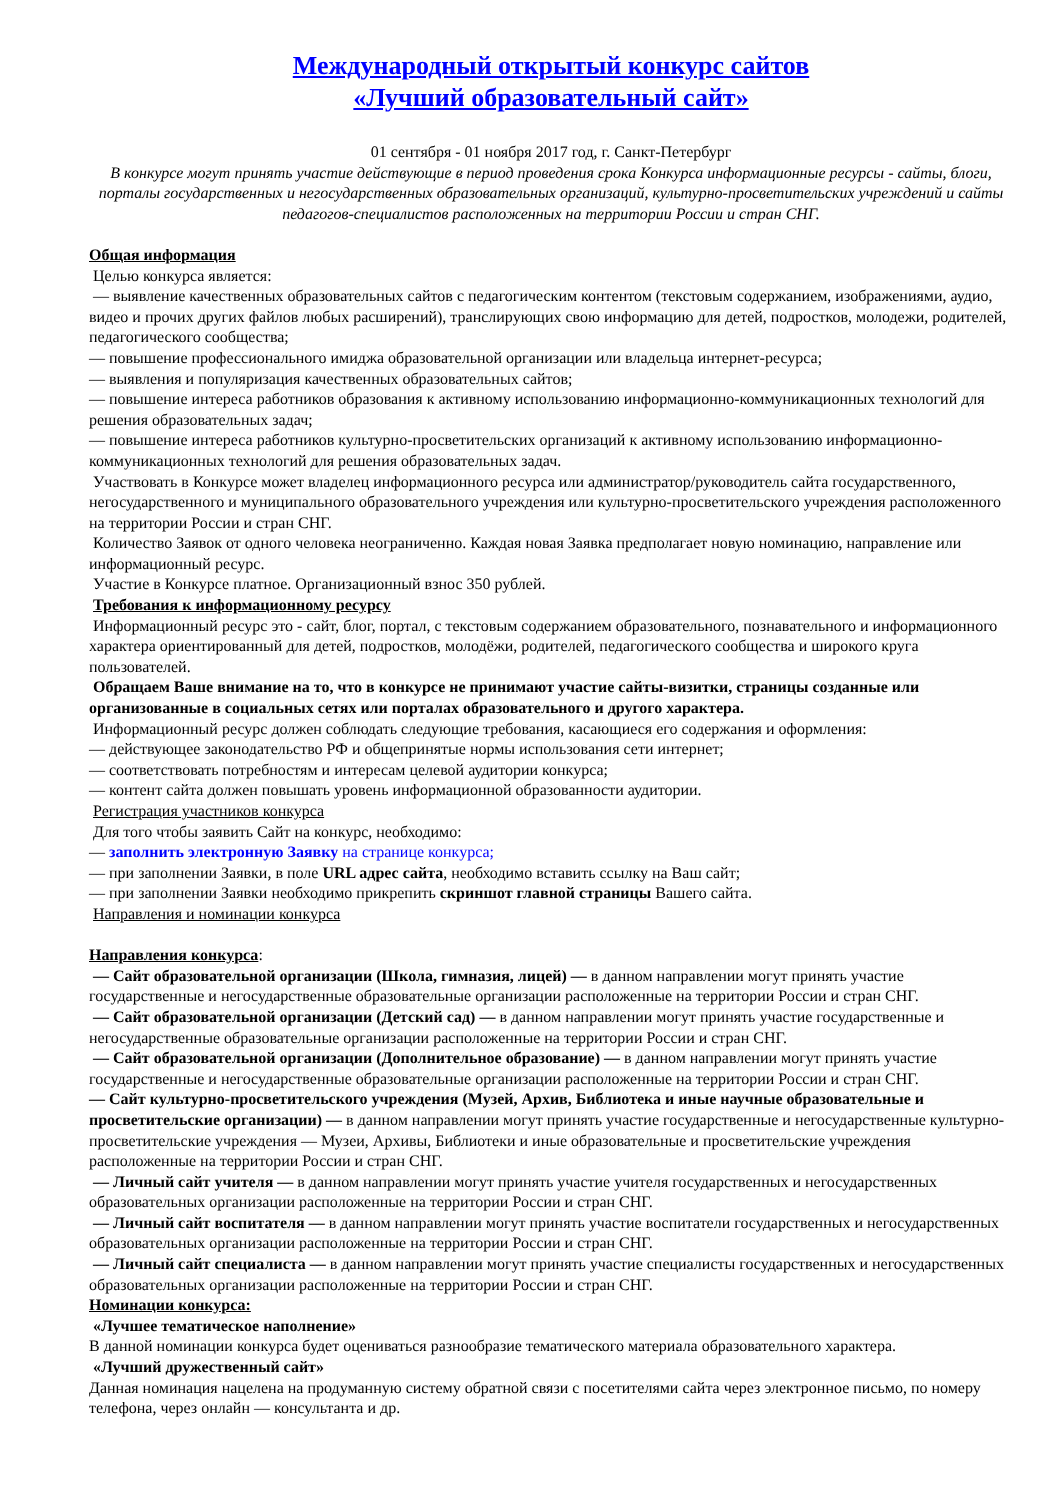Международный открытый конкурс сайтов
«Лучший образовательный сайт»
01 сентября - 01 ноября 2017 год, г. Санкт-Петербург
В конкурсе могут принять участие действующие в период проведения срока Конкурса информационные ресурсы - сайты, блоги, порталы государственных и негосударственных образовательных организаций, культурно-просветительских учреждений и сайты педагогов-специалистов расположенных на территории России и стран СНГ.
Общая информация
Целью конкурса является:
— выявление качественных образовательных сайтов с педагогическим контентом (текстовым содержанием, изображениями, аудио, видео и прочих других файлов любых расширений), транслирующих свою информацию для детей, подростков, молодежи, родителей, педагогического сообщества;
— повышение профессионального имиджа образовательной организации или владельца интернет-ресурса;
— выявления и популяризация качественных образовательных сайтов;
— повышение интереса работников образования к активному использованию информационно-коммуникационных технологий для решения образовательных задач;
— повышение интереса работников культурно-просветительских организаций к активному использованию информационно-коммуникационных технологий для решения образовательных задач.
Участвовать в Конкурсе может владелец информационного ресурса или администратор/руководитель сайта государственного, негосударственного и муниципального образовательного учреждения или культурно-просветительского учреждения расположенного на территории России и стран СНГ.
Количество Заявок от одного человека неограниченно. Каждая новая Заявка предполагает новую номинацию, направление или информационный ресурс.
Участие в Конкурсе платное. Организационный взнос 350 рублей.
Требования к информационному ресурсу
Информационный ресурс это - сайт, блог, портал, с текстовым содержанием образовательного, познавательного и информационного характера ориентированный для детей, подростков, молодёжи, родителей, педагогического сообщества и широкого круга пользователей.
Обращаем Ваше внимание на то, что в конкурсе не принимают участие сайты-визитки, страницы созданные или организованные в социальных сетях или порталах образовательного и другого характера.
Информационный ресурс должен соблюдать следующие требования, касающиеся его содержания и оформления:
— действующее законодательство РФ и общепринятые нормы использования сети интернет;
— соответствовать потребностям и интересам целевой аудитории конкурса;
— контент сайта должен повышать уровень информационной образованности аудитории.
Регистрация участников конкурса
Для того чтобы заявить Сайт на конкурс, необходимо:
— заполнить электронную Заявку на странице конкурса;
— при заполнении Заявки, в поле URL адрес сайта, необходимо вставить ссылку на Ваш сайт;
— при заполнении Заявки необходимо прикрепить скриншот главной страницы Вашего сайта.
Направления и номинации конкурса
Направления конкурса:
— Сайт образовательной организации (Школа, гимназия, лицей) — в данном направлении могут принять участие государственные и негосударственные образовательные организации расположенные на территории России и стран СНГ.
— Сайт образовательной организации (Детский сад) — в данном направлении могут принять участие государственные и негосударственные образовательные организации расположенные на территории России и стран СНГ.
— Сайт образовательной организации (Дополнительное образование) — в данном направлении могут принять участие государственные и негосударственные образовательные организации расположенные на территории России и стран СНГ.
— Сайт культурно-просветительского учреждения (Музей, Архив, Библиотека и иные научные образовательные и просветительские организации) — в данном направлении могут принять участие государственные и негосударственные культурно-просветительские учреждения — Музеи, Архивы, Библиотеки и иные образовательные и просветительские учреждения расположенные на территории России и стран СНГ.
— Личный сайт учителя — в данном направлении могут принять участие учителя государственных и негосударственных образовательных организации расположенные на территории России и стран СНГ.
— Личный сайт воспитателя — в данном направлении могут принять участие воспитатели государственных и негосударственных образовательных организации расположенные на территории России и стран СНГ.
— Личный сайт специалиста — в данном направлении могут принять участие специалисты государственных и негосударственных образовательных организации расположенные на территории России и стран СНГ.
Номинации конкурса:
«Лучшее тематическое наполнение»
В данной номинации конкурса будет оцениваться разнообразие тематического материала образовательного характера.
«Лучший дружественный сайт»
Данная номинация нацелена на продуманную систему обратной связи с посетителями сайта через электронное письмо, по номеру телефона, через онлайн — консультанта и др.